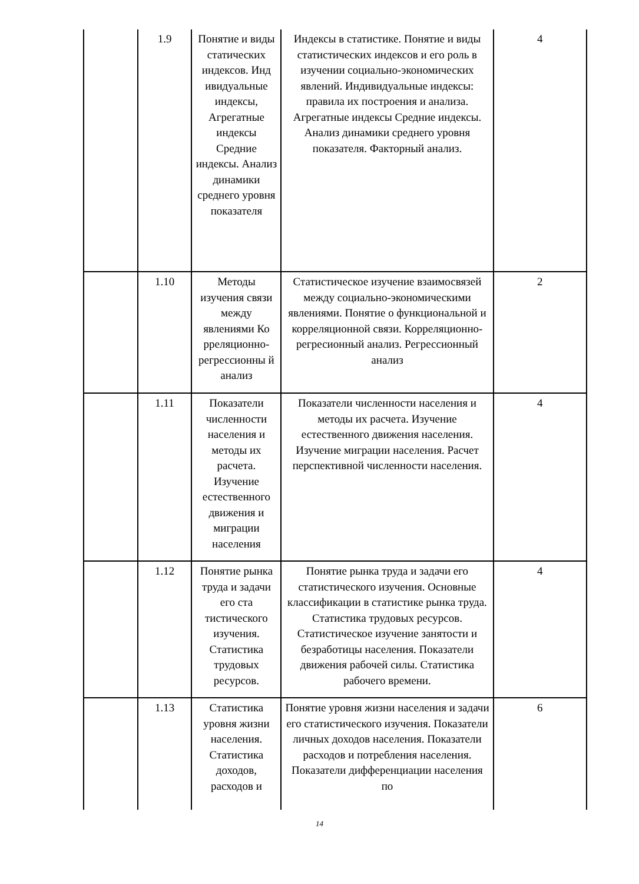| | 1.9 | Понятие и виды статических индексов. Инд ивидуальные индексы, Агрегатные индексы Средние индексы. Анализ динамики среднего уровня показателя | Индексы в статистике. Понятие и виды статистических индексов и его роль в изучении социально-экономических явлений. Индивидуальные индексы: правила их построения и анализа. Агрегатные индексы Средние индексы. Анализ динамики среднего уровня показателя. Факторный анализ. | 4 |
| | 1.10 | Методы изучения связи между явлениями Ко рреляционно-регрессионны й анализ | Статистическое изучение взаимосвязей между социально-экономическими явлениями. Понятие о функциональной и корреляционной связи. Корреляционно-регресионный анализ. Регрессионный анализ | 2 |
| | 1.11 | Показатели численности населения и методы их расчета. Изучение естественного движения и миграции населения | Показатели численности населения и методы их расчета. Изучение естественного движения населения. Изучение миграции населения. Расчет перспективной численности населения. | 4 |
| | 1.12 | Понятие рынка труда и задачи его ста тистического изучения. Статистика трудовых ресурсов. | Понятие рынка труда и задачи его статистического изучения. Основные классификации в статистике рынка труда. Статистика трудовых ресурсов. Статистическое изучение занятости и безработицы населения. Показатели движения рабочей силы. Статистика рабочего времени. | 4 |
| | 1.13 | Статистика уровня жизни населения. Статистика доходов, расходов и | Понятие уровня жизни населения и задачи его статистического изучения. Показатели личных доходов населения. Показатели расходов и потребления населения. Показатели дифференциации населения по | 6 |
14